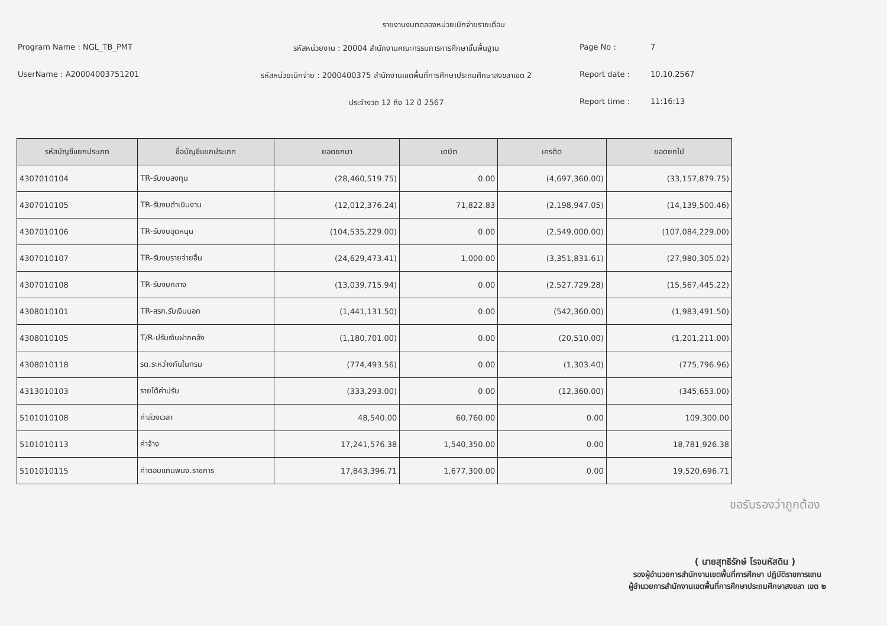รายงานงบทดลองหน่วยเบิกจ่ายรายเดือน
Program Name : NGL_TB_PMT
รหัสหน่วยงาน : 20004 สำนักงานคณะกรรมการการศึกษาขั้นพื้นฐาน
Page No :
7
UserName : A20004003751201
รหัสหน่วยเบิกจ่าย : 2000400375 สำนักงานเขตพื้นที่การศึกษาประถมศึกษาสงขลาเขต 2
Report date :
10.10.2567
ประจำงวด 12 ถึง 12 ปี 2567
Report time :
11:16:13
| รหัสบัญชีแยกประเภท | ชื่อบัญชีแยกประเภท | ยอดยกมา | เดบิต | เครดิต | ยอดยกไป |
| --- | --- | --- | --- | --- | --- |
| 4307010104 | TR-รับงบลงทุน | (28,460,519.75) | 0.00 | (4,697,360.00) | (33,157,879.75) |
| 4307010105 | TR-รับงบดำเนินงาน | (12,012,376.24) | 71,822.83 | (2,198,947.05) | (14,139,500.46) |
| 4307010106 | TR-รับงบอุดหนุน | (104,535,229.00) | 0.00 | (2,549,000.00) | (107,084,229.00) |
| 4307010107 | TR-รับงบรายจ่ายอื่น | (24,629,473.41) | 1,000.00 | (3,351,831.61) | (27,980,305.02) |
| 4307010108 | TR-รับงบกลาง | (13,039,715.94) | 0.00 | (2,527,729.28) | (15,567,445.22) |
| 4308010101 | TR-สรก.รับเงินนอก | (1,441,131.50) | 0.00 | (542,360.00) | (1,983,491.50) |
| 4308010105 | T/R-ปรับเงินฝากคลัง | (1,180,701.00) | 0.00 | (20,510.00) | (1,201,211.00) |
| 4308010118 | รด.ระหว่างกันในกรม | (774,493.56) | 0.00 | (1,303.40) | (775,796.96) |
| 4313010103 | รายได้ค่าปรับ | (333,293.00) | 0.00 | (12,360.00) | (345,653.00) |
| 5101010108 | ค่าล่วงเวลา | 48,540.00 | 60,760.00 | 0.00 | 109,300.00 |
| 5101010113 | ค่าจ้าง | 17,241,576.38 | 1,540,350.00 | 0.00 | 18,781,926.38 |
| 5101010115 | ค่าตอบแทนพนง.ราชการ | 17,843,396.71 | 1,677,300.00 | 0.00 | 19,520,696.71 |
ขอรับรองว่าถูกต้อง
( นายสุทธิรักษ์ โรจนหัสดิน )
รองผู้อำนวยการสำนักงานเขตพื้นที่การศึกษา ปฏิบัติราชการแทน
ผู้อำนวยการสำนักงานเขตพื้นที่การศึกษาประถมศึกษาสงขลา เขต ๒